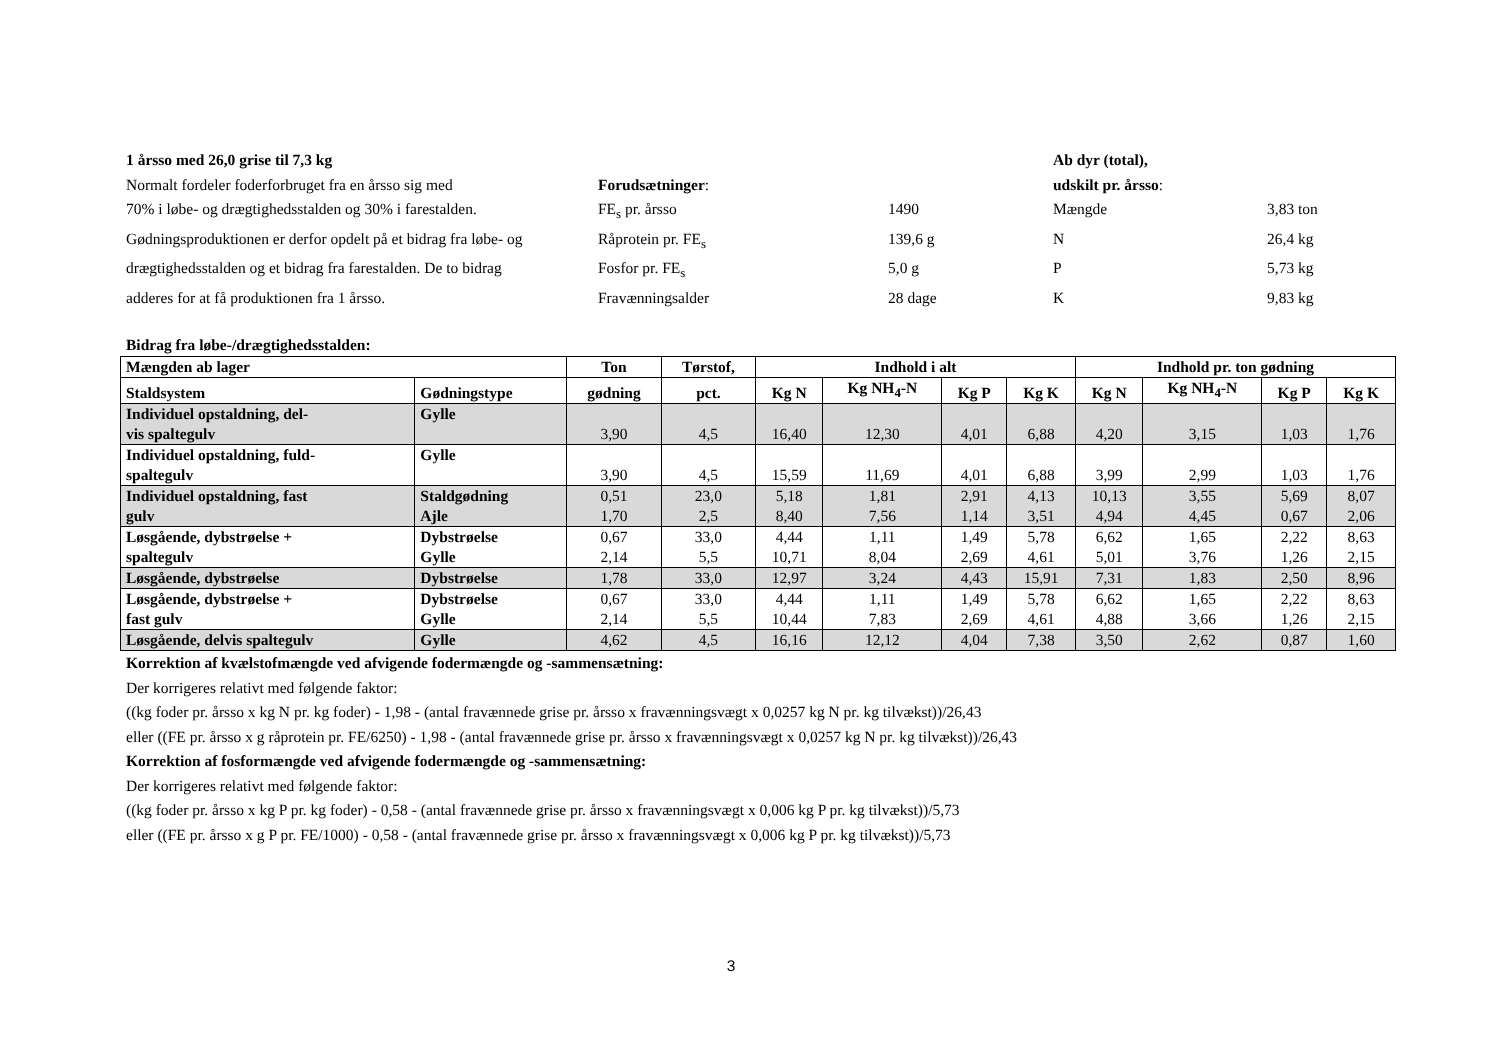1 årsso med 26,0 grise til 7,3 kg
Ab dyr (total),
Normalt fordeler foderforbruget fra en årsso sig med
Forudsætninger:
udskilt pr. årsso:
70% i løbe- og drægtighedsstalden og 30% i farestalden.
FE<sub>s</sub> pr. årsso
1490
Mængde
3,83 ton
Gødningsproduktionen er derfor opdelt på et bidrag fra løbe- og
Råprotein pr. FE<sub>s</sub>
139,6 g
N
26,4 kg
drægtighedsstalden og et bidrag fra farestalden. De to bidrag
Fosfor pr. FE<sub>s</sub>
5,0 g
P
5,73 kg
adderes for at få produktionen fra 1 årsso.
Fravænningsalder
28 dage
K
9,83 kg
Bidrag fra løbe-/drægtighedsstalden:
| Mængden ab lager | | Ton | Tørstof, | Indhold i alt | | | | Indhold pr. ton gødning | | | |
| --- | --- | --- | --- | --- | --- | --- | --- | --- | --- | --- | --- |
| Staldsystem | Gødningstype | gødning | pct. | Kg N | Kg NH<sub>4</sub>-N | Kg P | Kg K | Kg N | Kg NH<sub>4</sub>-N | Kg P | Kg K |
| Individuel opstaldning, del- vis spaltegulv | Gylle | 3,90 | 4,5 | 16,40 | 12,30 | 4,01 | 6,88 | 4,20 | 3,15 | 1,03 | 1,76 |
| Individuel opstaldning, fuld- spaltegulv | Gylle | 3,90 | 4,5 | 15,59 | 11,69 | 4,01 | 6,88 | 3,99 | 2,99 | 1,03 | 1,76 |
| Individuel opstaldning, fast gulv | Staldgødning Ajle | 0,51 1,70 | 23,0 2,5 | 5,18 8,40 | 1,81 7,56 | 2,91 1,14 | 4,13 3,51 | 10,13 4,94 | 3,55 4,45 | 5,69 0,67 | 8,07 2,06 |
| Løsgående, dybstrøelse + spaltegulv | Dybstrøelse Gylle | 0,67 2,14 | 33,0 5,5 | 4,44 10,71 | 1,11 8,04 | 1,49 2,69 | 5,78 4,61 | 6,62 5,01 | 1,65 3,76 | 2,22 1,26 | 8,63 2,15 |
| Løsgående, dybstrøelse | Dybstrøelse | 1,78 | 33,0 | 12,97 | 3,24 | 4,43 | 15,91 | 7,31 | 1,83 | 2,50 | 8,96 |
| Løsgående, dybstrøelse + fast gulv | Dybstrøelse Gylle | 0,67 2,14 | 33,0 5,5 | 4,44 10,44 | 1,11 7,83 | 1,49 2,69 | 5,78 4,61 | 6,62 4,88 | 1,65 3,66 | 2,22 1,26 | 8,63 2,15 |
| Løsgående, delvis spaltegulv | Gylle | 4,62 | 4,5 | 16,16 | 12,12 | 4,04 | 7,38 | 3,50 | 2,62 | 0,87 | 1,60 |
Korrektion af kvælstofmængde ved afvigende fodermængde og -sammensætning:
Der korrigeres relativt med følgende faktor:
((kg foder pr. årsso x kg N pr. kg foder) - 1,98 - (antal fravænnede grise pr. årsso x fravænningsvægt x 0,0257 kg N pr. kg tilvækst))/26,43
eller ((FE pr. årsso x g råprotein pr. FE/6250) - 1,98 - (antal fravænnede grise pr. årsso x fravænningsvægt x 0,0257 kg N pr. kg tilvækst))/26,43
Korrektion af fosformængde ved afvigende fodermængde og -sammensætning:
Der korrigeres relativt med følgende faktor:
((kg foder pr. årsso x kg P pr. kg foder) - 0,58 - (antal fravænnede grise pr. årsso x fravænningsvægt x 0,006 kg P pr. kg tilvækst))/5,73
eller ((FE pr. årsso x g P pr. FE/1000) - 0,58 - (antal fravænnede grise pr. årsso x fravænningsvægt x 0,006 kg P pr. kg tilvækst))/5,73
3